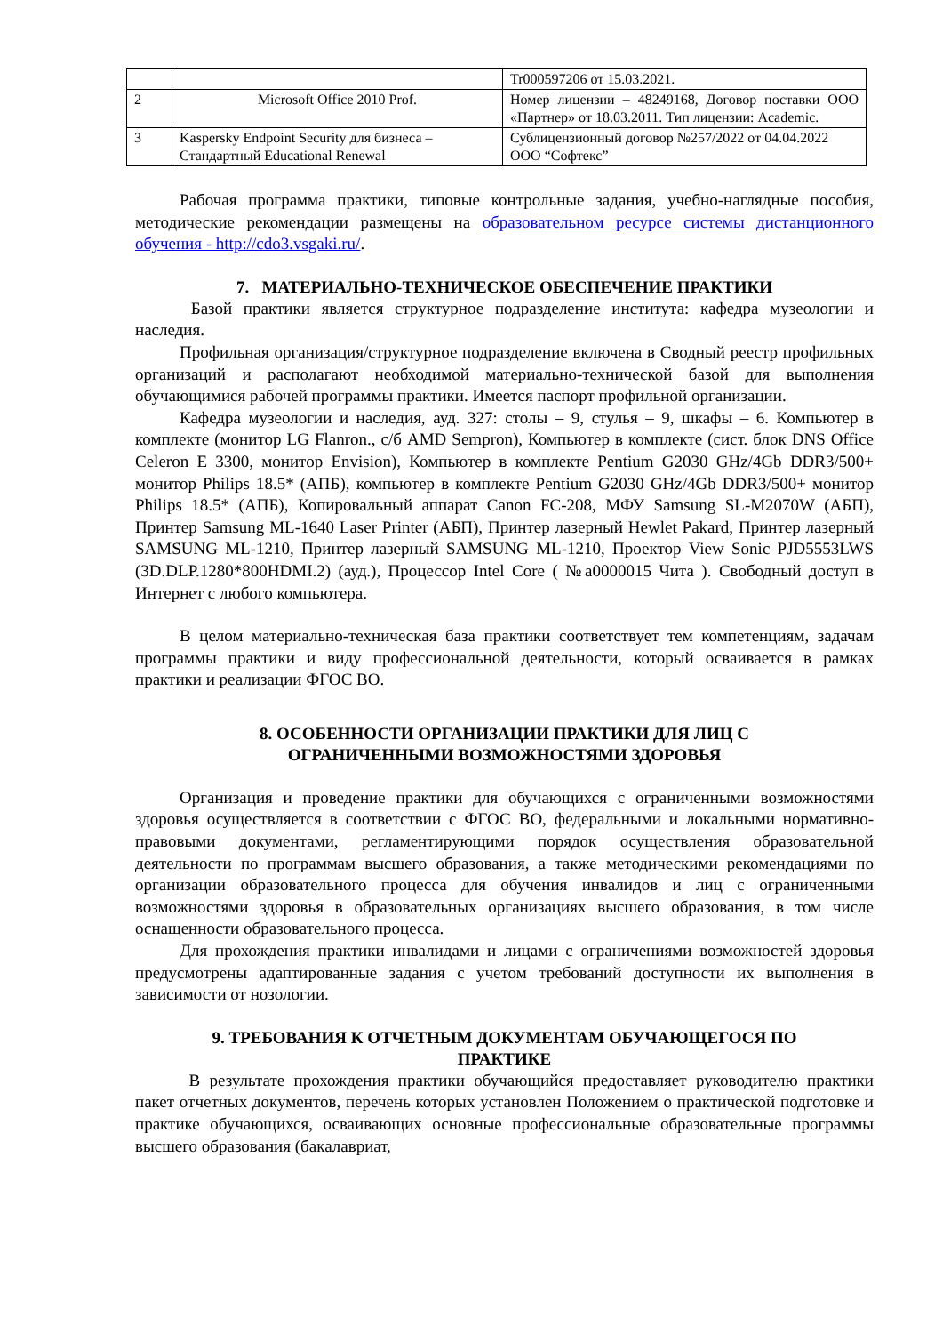| | | Tr000597206 от 15.03.2021. |
| 2 | Microsoft Office 2010 Prof. | Номер лицензии – 48249168, Договор поставки ООО «Партнер» от 18.03.2011. Тип лицензии: Academic. |
| 3 | Kaspersky Endpoint Security для бизнеса – Стандартный Educational Renewal | Сублицензионный договор №257/2022 от 04.04.2022 ООО “Софтекс” |
Рабочая программа практики, типовые контрольные задания, учебно-наглядные пособия, методические рекомендации размещены на образовательном ресурсе системы дистанционного обучения - http://cdo3.vsgaki.ru/.
7. МАТЕРИАЛЬНО-ТЕХНИЧЕСКОЕ ОБЕСПЕЧЕНИЕ ПРАКТИКИ
Базой практики является структурное подразделение института: кафедра музеологии и наследия.
Профильная организация/структурное подразделение включена в Сводный реестр профильных организаций и располагают необходимой материально-технической базой для выполнения обучающимися рабочей программы практики. Имеется паспорт профильной организации.
Кафедра музеологии и наследия, ауд. 327: столы – 9, стулья – 9, шкафы – 6. Компьютер в комплекте (монитор LG Flanron., с/б AMD Sempron), Компьютер в комплекте (сист. блок DNS Office Celeron E 3300, монитор Envision), Компьютер в комплекте Pentium G2030 GHz/4Gb DDR3/500+ монитор Philips 18.5* (АПБ), компьютер в комплекте Pentium G2030 GHz/4Gb DDR3/500+ монитор Philips 18.5* (АПБ), Копировальный аппарат Canon FC-208, МФУ Samsung SL-M2070W (АБП), Принтер Samsung ML-1640 Laser Printer (АБП), Принтер лазерный Hewlet Pakard, Принтер лазерный SAMSUNG ML-1210, Принтер лазерный SAMSUNG ML-1210, Проектор View Sonic PJD5553LWS (3D.DLP.1280*800HDMI.2) (ауд.), Процессор Intel Core ( №а0000015 Чита ). Свободный доступ в Интернет с любого компьютера.
В целом материально-техническая база практики соответствует тем компетенциям, задачам программы практики и виду профессиональной деятельности, который осваивается в рамках практики и реализации ФГОС ВО.
8. ОСОБЕННОСТИ ОРГАНИЗАЦИИ ПРАКТИКИ ДЛЯ ЛИЦ С
ОГРАНИЧЕННЫМИ ВОЗМОЖНОСТЯМИ ЗДОРОВЬЯ
Организация и проведение практики для обучающихся с ограниченными возможностями здоровья осуществляется в соответствии с ФГОС ВО, федеральными и локальными нормативно-правовыми документами, регламентирующими порядок осуществления образовательной деятельности по программам высшего образования, а также методическими рекомендациями по организации образовательного процесса для обучения инвалидов и лиц с ограниченными возможностями здоровья в образовательных организациях высшего образования, в том числе оснащенности образовательного процесса.
Для прохождения практики инвалидами и лицами с ограничениями возможностей здоровья предусмотрены адаптированные задания с учетом требований доступности их выполнения в зависимости от нозологии.
9. ТРЕБОВАНИЯ К ОТЧЕТНЫМ ДОКУМЕНТАМ ОБУЧАЮЩЕГОСЯ ПО
ПРАКТИКЕ
В результате прохождения практики обучающийся предоставляет руководителю практики пакет отчетных документов, перечень которых установлен Положением о практической подготовке и практике обучающихся, осваивающих основные профессиональные образовательные программы высшего образования (бакалавриат,